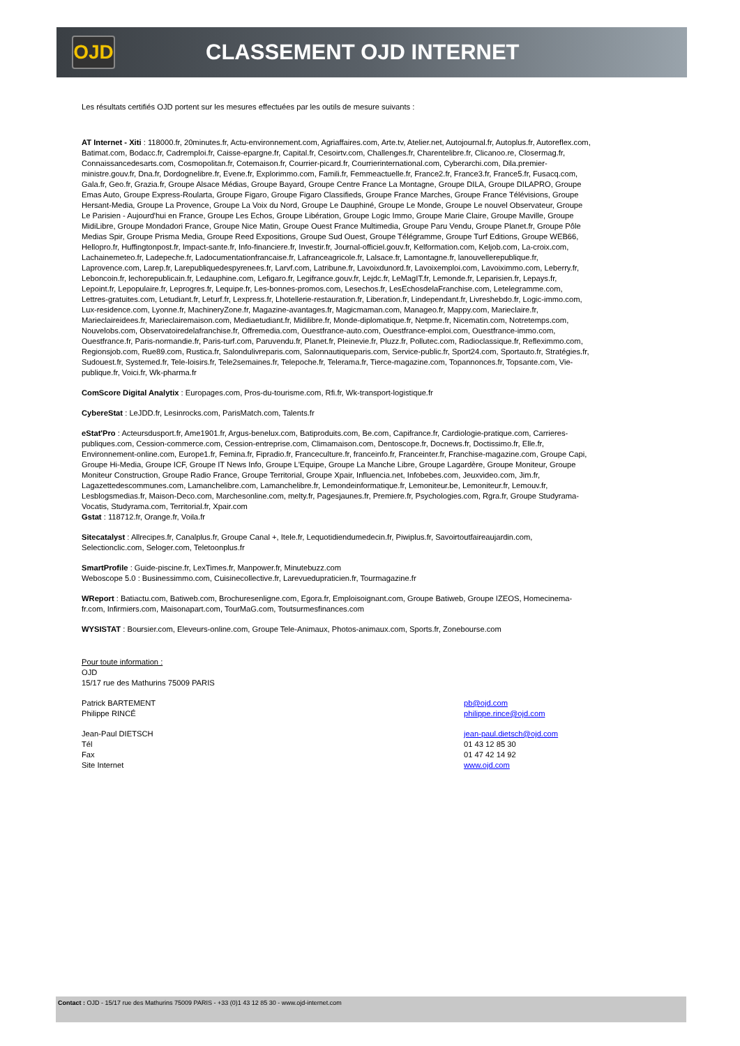OJD CLASSEMENT OJD INTERNET
Les résultats certifiés OJD portent sur les mesures effectuées par les outils de mesure suivants :
AT Internet - Xiti : 118000.fr, 20minutes.fr, Actu-environnement.com, Agriaffaires.com, Arte.tv, Atelier.net, Autojournal.fr, Autoplus.fr, Autoreflex.com, Batimat.com, Bodacc.fr, Cadremploi.fr, Caisse-epargne.fr, Capital.fr, Cesoirtv.com, Challenges.fr, Charentelibre.fr, Clicanoo.re, Closermag.fr, Connaissancedesarts.com, Cosmopolitan.fr, Cotemaison.fr, Courrier-picard.fr, Courrierinternational.com, Cyberarchi.com, Dila.premier-ministre.gouv.fr, Dna.fr, Dordognelibre.fr, Evene.fr, Explorimmo.com, Famili.fr, Femmeactuelle.fr, France2.fr, France3.fr, France5.fr, Fusacq.com, Gala.fr, Geo.fr, Grazia.fr, Groupe Alsace Médias, Groupe Bayard, Groupe Centre France La Montagne, Groupe DILA, Groupe DILAPRO, Groupe Emas Auto, Groupe Express-Roularta, Groupe Figaro, Groupe Figaro Classifieds, Groupe France Marches, Groupe France Télévisions, Groupe Hersant-Media, Groupe La Provence, Groupe La Voix du Nord, Groupe Le Dauphiné, Groupe Le Monde, Groupe Le nouvel Observateur, Groupe Le Parisien - Aujourd'hui en France, Groupe Les Echos, Groupe Libération, Groupe Logic Immo, Groupe Marie Claire, Groupe Maville, Groupe MidiLibre, Groupe Mondadori France, Groupe Nice Matin, Groupe Ouest France Multimedia, Groupe Paru Vendu, Groupe Planet.fr, Groupe Pôle Medias Spir, Groupe Prisma Media, Groupe Reed Expositions, Groupe Sud Ouest, Groupe Télégramme, Groupe Turf Editions, Groupe WEB66, Hellopro.fr, Huffingtonpost.fr, Impact-sante.fr, Info-financiere.fr, Investir.fr, Journal-officiel.gouv.fr, Kelformation.com, Keljob.com, La-croix.com, Lachainemeteo.fr, Ladepeche.fr, Ladocumentationfrancaise.fr, Lafranceagricole.fr, Lalsace.fr, Lamontagne.fr, lanouvellerepublique.fr, Laprovence.com, Larep.fr, Larepubliquedespyrenees.fr, Larvf.com, Latribune.fr, Lavoixdunord.fr, Lavoixemploi.com, Lavoiximmo.com, Leberry.fr, Leboncoin.fr, lechorepublicain.fr, Ledauphine.com, Lefigaro.fr, Legifrance.gouv.fr, Lejdc.fr, LeMagIT.fr, Lemonde.fr, Leparisien.fr, Lepays.fr, Lepoint.fr, Lepopulaire.fr, Leprogres.fr, Lequipe.fr, Les-bonnes-promos.com, Lesechos.fr, LesEchosdelaFranchise.com, Letelegramme.com, Lettres-gratuites.com, Letudiant.fr, Leturf.fr, Lexpress.fr, Lhotellerie-restauration.fr, Liberation.fr, Lindependant.fr, Livreshebdo.fr, Logic-immo.com, Lux-residence.com, Lyonne.fr, MachineryZone.fr, Magazine-avantages.fr, Magicmaman.com, Manageo.fr, Mappy.com, Marieclaire.fr, Marieclaireidees.fr, Marieclairemaison.com, Mediaetudiant.fr, Midilibre.fr, Monde-diplomatique.fr, Netpme.fr, Nicematin.com, Notretemps.com, Nouvelobs.com, Observatoiredelafranchise.fr, Offremedia.com, Ouestfrance-auto.com, Ouestfrance-emploi.com, Ouestfrance-immo.com, Ouestfrance.fr, Paris-normandie.fr, Paris-turf.com, Paruvendu.fr, Planet.fr, Pleinevie.fr, Pluzz.fr, Pollutec.com, Radioclassique.fr, Refleximmo.com, Regionsjob.com, Rue89.com, Rustica.fr, Salondulivreparis.com, Salonnautiqueparis.com, Service-public.fr, Sport24.com, Sportauto.fr, Stratégies.fr, Sudouest.fr, Systemed.fr, Tele-loisirs.fr, Tele2semaines.fr, Telepoche.fr, Telerama.fr, Tierce-magazine.com, Topannonces.fr, Topsante.com, Vie-publique.fr, Voici.fr, Wk-pharma.fr
ComScore Digital Analytix : Europages.com, Pros-du-tourisme.com, Rfi.fr, Wk-transport-logistique.fr
CybereStat : LeJDD.fr, Lesinrocks.com, ParisMatch.com, Talents.fr
eStat'Pro : Acteursdusport.fr, Ame1901.fr, Argus-benelux.com, Batiproduits.com, Be.com, Capifrance.fr, Cardiologie-pratique.com, Carrieres-publiques.com, Cession-commerce.com, Cession-entreprise.com, Climamaison.com, Dentoscope.fr, Docnews.fr, Doctissimo.fr, Elle.fr, Environnement-online.com, Europe1.fr, Femina.fr, Fipradio.fr, Franceculture.fr, franceinfo.fr, Franceinter.fr, Franchise-magazine.com, Groupe Capi, Groupe Hi-Media, Groupe ICF, Groupe IT News Info, Groupe L'Equipe, Groupe La Manche Libre, Groupe Lagardère, Groupe Moniteur, Groupe Moniteur Construction, Groupe Radio France, Groupe Territorial, Groupe Xpair, Influencia.net, Infobebes.com, Jeuxvideo.com, Jim.fr, Lagazettedescommunes.com, Lamanchelibre.com, Lamanchelibre.fr, Lemondeinformatique.fr, Lemoniteur.be, Lemoniteur.fr, Lemouv.fr, Lesblogsmedias.fr, Maison-Deco.com, Marchesonline.com, melty.fr, Pagesjaunes.fr, Premiere.fr, Psychologies.com, Rgra.fr, Groupe Studyrama-Vocatis, Studyrama.com, Territorial.fr, Xpair.com
Gstat : 118712.fr, Orange.fr, Voila.fr
Sitecatalyst : Allrecipes.fr, Canalplus.fr, Groupe Canal +, Itele.fr, Lequotidiendumedecin.fr, Piwiplus.fr, Savoirtoutfaireaujardin.com, Selectionclic.com, Seloger.com, Teletoonplus.fr
SmartProfile : Guide-piscine.fr, LexTimes.fr, Manpower.fr, Minutebuzz.com
Weboscope 5.0 : Businessimmo.com, Cuisinecollective.fr, Larevuedupraticien.fr, Tourmagazine.fr
WReport : Batiactu.com, Batiweb.com, Brochuresenligne.com, Egora.fr, Emploisoignant.com, Groupe Batiweb, Groupe IZEOS, Homecinema-fr.com, Infirmiers.com, Maisonapart.com, TourMaG.com, Toutsurmesfinances.com
WYSISTAT : Boursier.com, Eleveurs-online.com, Groupe Tele-Animaux, Photos-animaux.com, Sports.fr, Zonebourse.com
Pour toute information :
OJD
15/17 rue des Mathurins 75009 PARIS
Patrick BARTEMENT pb@ojd.com
Philippe RINCÉ philippe.rince@ojd.com
Jean-Paul DIETSCH jean-paul.dietsch@ojd.com
Tél 01 43 12 85 30
Fax 01 47 42 14 92
Site Internet www.ojd.com
Contact : OJD - 15/17 rue des Mathurins 75009 PARIS - +33 (0)1 43 12 85 30 - www.ojd-internet.com